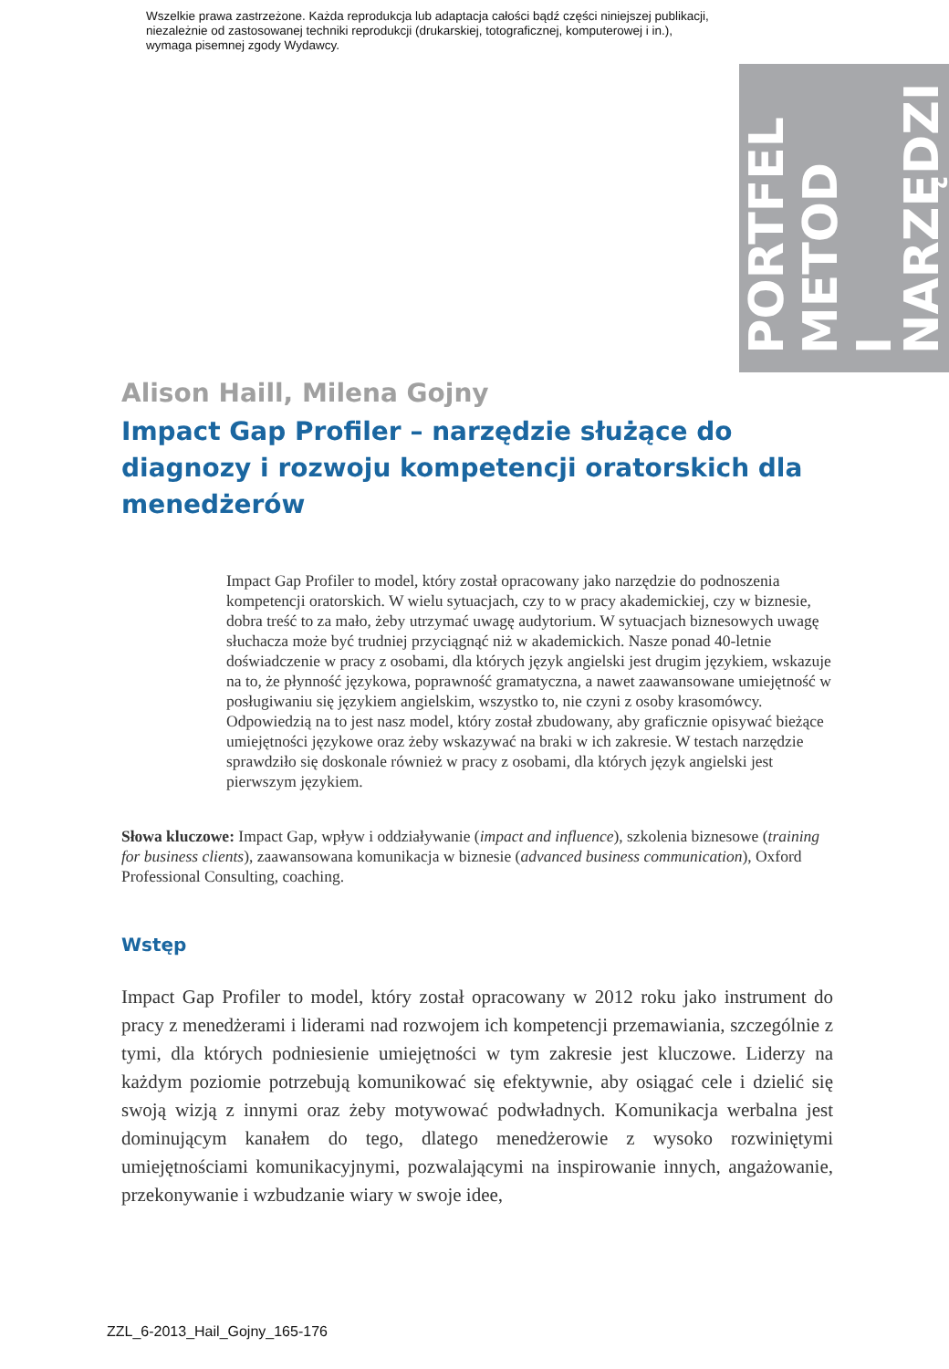Wszelkie prawa zastrzeżone. Każda reprodukcja lub adaptacja całości bądź części niniejszej publikacji,
niezależnie od zastosowanej techniki reprodukcji (drukarskiej, totograficznej, komputerowej i in.),
wymaga pisemnej zgody Wydawcy.
PORTFEL METOD I NARZĘDZI
Alison Haill, Milena Gojny
Impact Gap Profiler – narzędzie służące do diagnozy i rozwoju kompetencji oratorskich dla menedżerów
Impact Gap Profiler to model, który został opracowany jako narzędzie do podnoszenia kompetencji oratorskich. W wielu sytuacjach, czy to w pracy akademickiej, czy w biznesie, dobra treść to za mało, żeby utrzymać uwagę audytorium. W sytuacjach biznesowych uwagę słuchacza może być trudniej przyciągnąć niż w akademickich. Nasze ponad 40-letnie doświadczenie w pracy z osobami, dla których język angielski jest drugim językiem, wskazuje na to, że płynność językowa, poprawność gramatyczna, a nawet zaawansowane umiejętność w posługiwaniu się językiem angielskim, wszystko to, nie czyni z osoby krasomówcy. Odpowiedzią na to jest nasz model, który został zbudowany, aby graficznie opisywać bieżące umiejętności językowe oraz żeby wskazywać na braki w ich zakresie. W testach narzędzie sprawdziło się doskonale również w pracy z osobami, dla których język angielski jest pierwszym językiem.
Słowa kluczowe: Impact Gap, wpływ i oddziaływanie (impact and influence), szkolenia biznesowe (training for business clients), zaawansowana komunikacja w biznesie (advanced business communication), Oxford Professional Consulting, coaching.
Wstęp
Impact Gap Profiler to model, który został opracowany w 2012 roku jako instrument do pracy z menedżerami i liderami nad rozwojem ich kompetencji przemawiania, szczególnie z tymi, dla których podniesienie umiejętności w tym zakresie jest kluczowe. Liderzy na każdym poziomie potrzebują komunikować się efektywnie, aby osiągać cele i dzielić się swoją wizją z innymi oraz żeby motywować podwładnych. Komunikacja werbalna jest dominującym kanałem do tego, dlatego menedżerowie z wysoko rozwiniętymi umiejętnościami komunikacyjnymi, pozwalającymi na inspirowanie innych, angażowanie, przekonywanie i wzbudzanie wiary w swoje idee,
ZZL_6-2013_Hail_Gojny_165-176